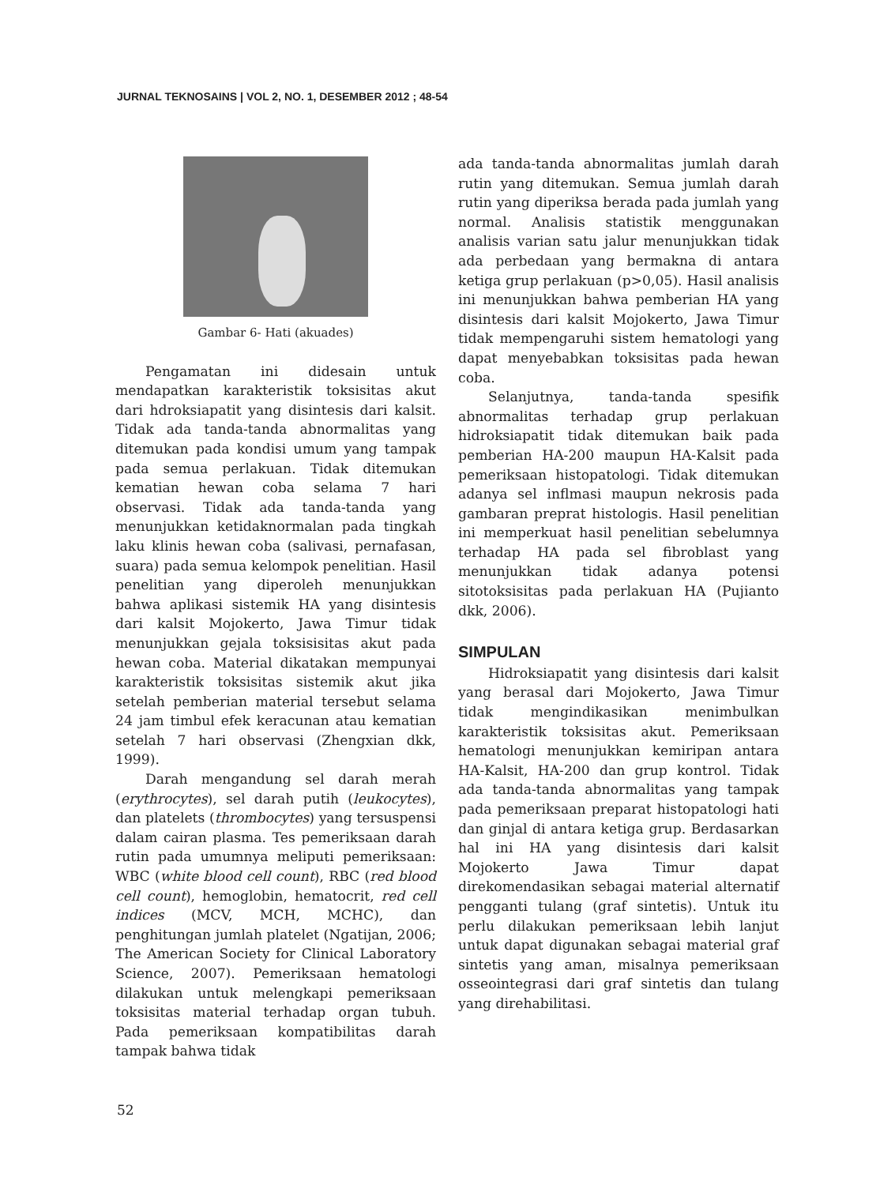JURNAL TEKNOSAINS | VOL 2, NO. 1, DESEMBER 2012 ; 48-54
Gambar 6- Hati (akuades)
Pengamatan ini didesain untuk mendapatkan karakteristik toksisitas akut dari hdroksiapatit yang disintesis dari kalsit. Tidak ada tanda-tanda abnormalitas yang ditemukan pada kondisi umum yang tampak pada semua perlakuan. Tidak ditemukan kematian hewan coba selama 7 hari observasi. Tidak ada tanda-tanda yang menunjukkan ketidaknormalan pada tingkah laku klinis hewan coba (salivasi, pernafasan, suara) pada semua kelompok penelitian. Hasil penelitian yang diperoleh menunjukkan bahwa aplikasi sistemik HA yang disintesis dari kalsit Mojokerto, Jawa Timur tidak menunjukkan gejala toksisisitas akut pada hewan coba. Material dikatakan mempunyai karakteristik toksisitas sistemik akut jika setelah pemberian material tersebut selama 24 jam timbul efek keracunan atau kematian setelah 7 hari observasi (Zhengxian dkk, 1999).
Darah mengandung sel darah merah (erythrocytes), sel darah putih (leukocytes), dan platelets (thrombocytes) yang tersuspensi dalam cairan plasma. Tes pemeriksaan darah rutin pada umumnya meliputi pemeriksaan: WBC (white blood cell count), RBC (red blood cell count), hemoglobin, hematocrit, red cell indices (MCV, MCH, MCHC), dan penghitungan jumlah platelet (Ngatijan, 2006; The American Society for Clinical Laboratory Science, 2007). Pemeriksaan hematologi dilakukan untuk melengkapi pemeriksaan toksisitas material terhadap organ tubuh. Pada pemeriksaan kompatibilitas darah tampak bahwa tidak
ada tanda-tanda abnormalitas jumlah darah rutin yang ditemukan. Semua jumlah darah rutin yang diperiksa berada pada jumlah yang normal. Analisis statistik menggunakan analisis varian satu jalur menunjukkan tidak ada perbedaan yang bermakna di antara ketiga grup perlakuan (p>0,05). Hasil analisis ini menunjukkan bahwa pemberian HA yang disintesis dari kalsit Mojokerto, Jawa Timur tidak mempengaruhi sistem hematologi yang dapat menyebabkan toksisitas pada hewan coba.
Selanjutnya, tanda-tanda spesifik abnormalitas terhadap grup perlakuan hidroksiapatit tidak ditemukan baik pada pemberian HA-200 maupun HA-Kalsit pada pemeriksaan histopatologi. Tidak ditemukan adanya sel inflmasi maupun nekrosis pada gambaran preprat histologis. Hasil penelitian ini memperkuat hasil penelitian sebelumnya terhadap HA pada sel fibroblast yang menunjukkan tidak adanya potensi sitotoksisitas pada perlakuan HA (Pujianto dkk, 2006).
SIMPULAN
Hidroksiapatit yang disintesis dari kalsit yang berasal dari Mojokerto, Jawa Timur tidak mengindikasikan menimbulkan karakteristik toksisitas akut. Pemeriksaan hematologi menunjukkan kemiripan antara HA-Kalsit, HA-200 dan grup kontrol. Tidak ada tanda-tanda abnormalitas yang tampak pada pemeriksaan preparat histopatologi hati dan ginjal di antara ketiga grup. Berdasarkan hal ini HA yang disintesis dari kalsit Mojokerto Jawa Timur dapat direkomendasikan sebagai material alternatif pengganti tulang (graf sintetis). Untuk itu perlu dilakukan pemeriksaan lebih lanjut untuk dapat digunakan sebagai material graf sintetis yang aman, misalnya pemeriksaan osseointegrasi dari graf sintetis dan tulang yang direhabilitasi.
52